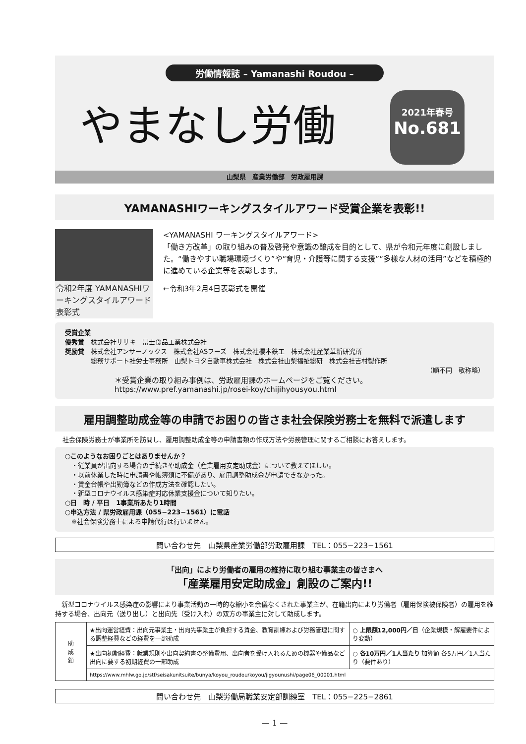労働情報誌 – Yamanashi Roudou –
やまなし労働
2021年春号
No.681
山梨県　産業労働部　労政雇用課
YAMANASHIワーキングスタイルアワード受賞企業を表彰!!
令和2年度 YAMANASHIワーキングスタイルアワード表彰式
<YAMANASHI ワーキングスタイルアワード>
「働き方改革」の取り組みの普及啓発や意識の醸成を目的として、県が令和元年度に創設しました。“働きやすい職場環境づくり”や“育児・介護等に関する支援”“多様な人材の活用”などを積極的に進めている企業等を表彰します。
←令和3年2月4日表彰式を開催
受賞企業
優秀賞　株式会社ササキ　冨士食品工業株式会社
奨励賞　株式会社アンサーノックス　株式会社ASフーズ　株式会社櫻本鉄工　株式会社産業革新研究所
　　　　総務サポート社労士事務所　山梨トヨタ自動車株式会社　株式会社山梨福祉総研　株式会社吉村製作所
（順不同　敬称略）
＊受賞企業の取り組み事例は、労政雇用課のホームページをご覧ください。
https://www.pref.yamanashi.jp/rosei-koy/chijihyousyou.html
雇用調整助成金等の申請でお困りの皆さま社会保険労務士を無料で派遣します
社会保険労務士が事業所を訪問し、雇用調整助成金等の申請書類の作成方法や労務管理に関するご相談にお答えします。
○このようなお困りごとはありませんか？
　・従業員が出向する場合の手続きや助成金（産業雇用安定助成金）について教えてほしい。
　・以前休業した時に申請書や帳簿類に不備があり、雇用調整助成金が申請できなかった。
　・賃金台帳や出勤簿などの作成方法を確認したい。
　・新型コロナウイルス感染症対応休業支援金について知りたい。
○日　時 / 平日　1事業所あたり1時間
○申込方法 / 県労政雇用課（055−223−1561）に電話
　※社会保険労務士による申請代行は行いません。
問い合わせ先　山梨県産業労働部労政雇用課　TEL：055−223−1561
「出向」により労働者の雇用の維持に取り組む事業主の皆さまへ
「産業雇用安定助成金」創設のご案内!!
　新型コロナウイルス感染症の影響により事業活動の一時的な縮小を余儀なくされた事業主が、在籍出向により労働者（雇用保険被保険者）の雇用を維持する場合、出向元（送り出し）と出向先（受け入れ）の双方の事業主に対して助成します。
| 助 成 額 | ★出向運営経費：出向元事業主・出向先事業主が負担する賃金、教育訓練および労務管理に関する調整経費などの経費を一部助成 | ○ 上限額12,000円／日 （企業規模・解雇要件により変動） |
| | ★出向初期経費：就業規則や出向契約書の整備費用、出向者を受け入れるための機器や備品など出向に要する初期経費の一部助成 | ○ 各10万円／1人当たり 加算額 各5万円／1人当たり（要件あり） |
| | https://www.mhlw.go.jp/stf/seisakunitsuite/bunya/koyou_roudou/koyou/jigyounushi/page06_00001.html | |
問い合わせ先　山梨労働局職業安定部訓練室　TEL：055−225−2861
— 1 —